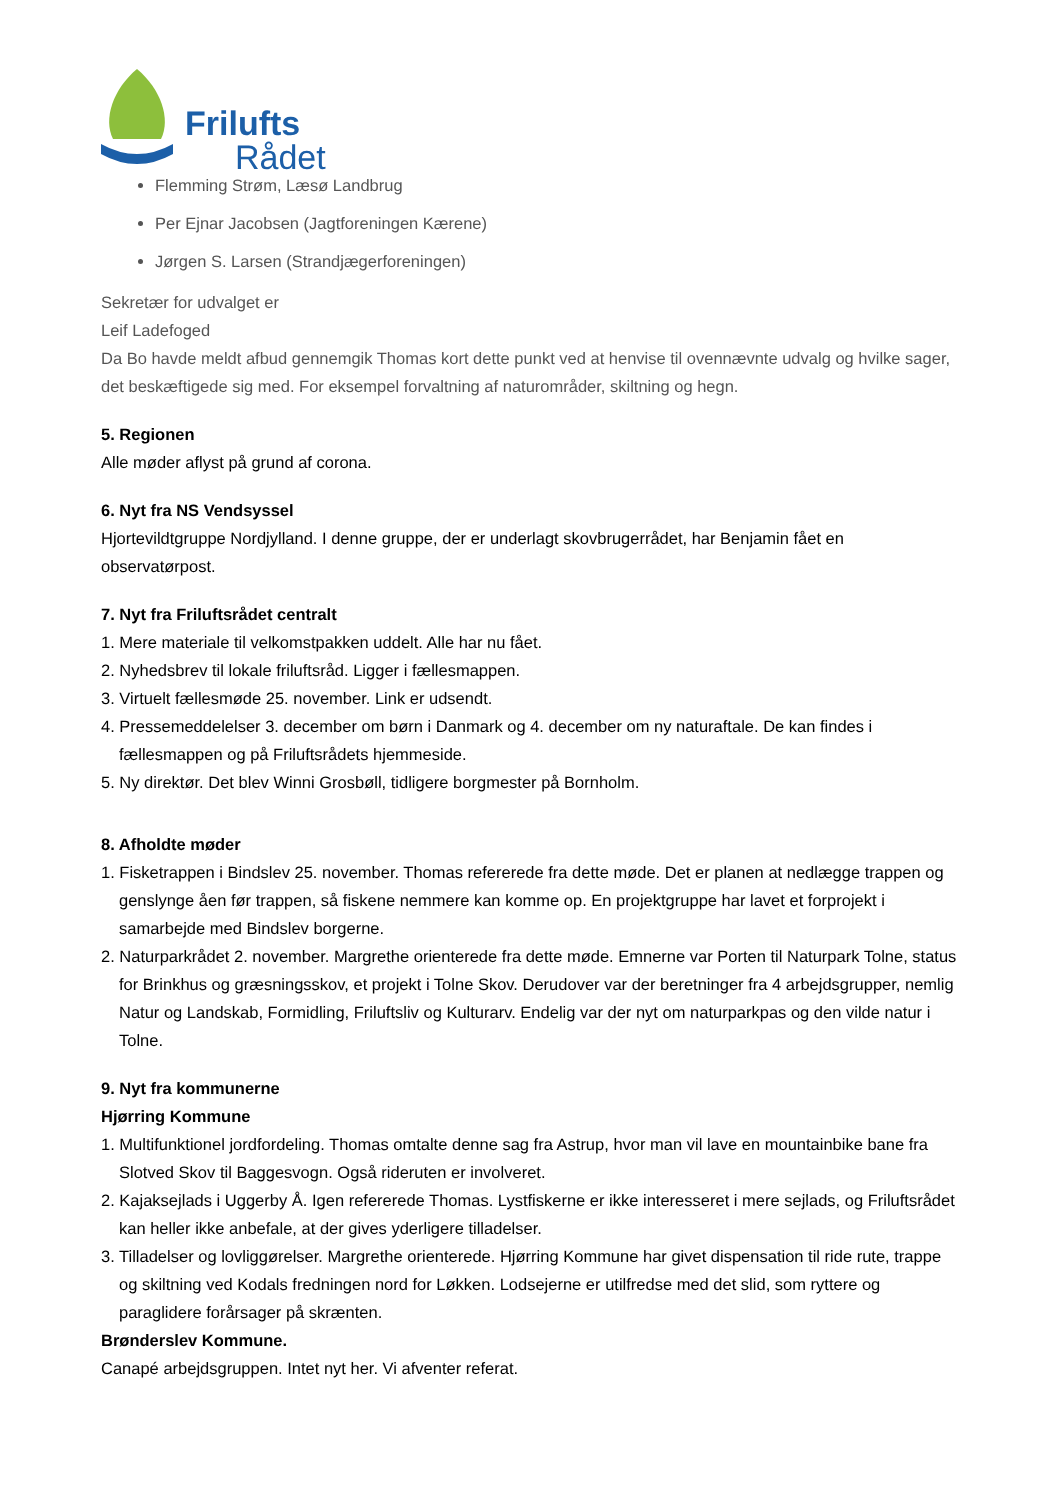Frilufts
Rådet
Flemming Strøm, Læsø Landbrug
Per Ejnar Jacobsen (Jagtforeningen Kærene)
Jørgen S. Larsen (Strandjægerforeningen)
Sekretær for udvalget er
Leif Ladefoged
Da Bo havde meldt afbud gennemgik Thomas kort dette punkt ved at henvise til ovennævnte udvalg og hvilke sager, det beskæftigede sig med. For eksempel forvaltning af naturområder, skiltning og hegn.
5. Regionen
Alle møder aflyst på grund af corona.
6. Nyt fra NS Vendsyssel
Hjortevildtgruppe Nordjylland. I denne gruppe, der er underlagt skovbrugerrådet, har Benjamin fået en observatørpost.
7. Nyt fra Friluftsrådet centralt
1. Mere materiale til velkomstpakken uddelt. Alle har nu fået.
2. Nyhedsbrev til lokale friluftsråd. Ligger i fællesmappen.
3. Virtuelt fællesmøde 25. november. Link er udsendt.
4. Pressemeddelelser 3. december om børn i Danmark og 4. december om ny naturaftale. De kan findes i fællesmappen og på Friluftsrådets hjemmeside.
5. Ny direktør. Det blev Winni Grosbøll, tidligere borgmester på Bornholm.
8. Afholdte møder
1. Fisketrappen i Bindslev 25. november. Thomas refererede fra dette møde. Det er planen at nedlægge trappen og genslynge åen før trappen, så fiskene nemmere kan komme op. En projektgruppe har lavet et forprojekt i samarbejde med Bindslev borgerne.
2. Naturparkrådet 2. november. Margrethe orienterede fra dette møde. Emnerne var Porten til Naturpark Tolne, status for Brinkhus og græsningsskov, et projekt i Tolne Skov. Derudover var der beretninger fra 4 arbejdsgrupper, nemlig Natur og Landskab, Formidling, Friluftsliv og Kulturarv. Endelig var der nyt om naturparkpas og den vilde natur i Tolne.
9. Nyt fra kommunerne
Hjørring Kommune
1. Multifunktionel jordfordeling. Thomas omtalte denne sag fra Astrup, hvor man vil lave en mountainbike bane fra Slotved Skov til Baggesvogn. Også rideruten er involveret.
2. Kajaksejlads i Uggerby Å. Igen refererede Thomas. Lystfiskerne er ikke interesseret i mere sejlads, og Friluftsrådet kan heller ikke anbefale, at der gives yderligere tilladelser.
3. Tilladelser og lovliggørelser. Margrethe orienterede. Hjørring Kommune har givet dispensation til ride rute, trappe og skiltning ved Kodals fredningen nord for Løkken. Lodsejerne er utilfredse med det slid, som ryttere og paraglidere forårsager på skrænten.
Brønderslev Kommune.
Canapé arbejdsgruppen. Intet nyt her. Vi afventer referat.